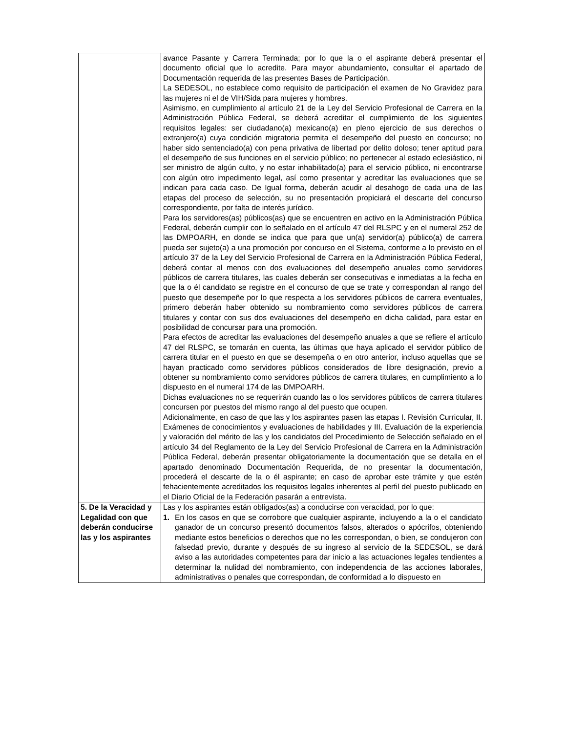| | avance Pasante y Carrera Terminada; por lo que la o el aspirante deberá presentar el documento oficial que lo acredite. Para mayor abundamiento, consultar el apartado de Documentación requerida de las presentes Bases de Participación. La SEDESOL, no establece como requisito de participación el examen de No Gravidez para las mujeres ni el de VIH/Sida para mujeres y hombres. Asimismo, en cumplimiento al artículo 21 de la Ley del Servicio Profesional de Carrera en la Administración Pública Federal, se deberá acreditar el cumplimiento de los siguientes requisitos legales: ser ciudadano(a) mexicano(a) en pleno ejercicio de sus derechos o extranjero(a) cuya condición migratoria permita el desempeño del puesto en concurso; no haber sido sentenciado(a) con pena privativa de libertad por delito doloso; tener aptitud para el desempeño de sus funciones en el servicio público; no pertenecer al estado eclesiástico, ni ser ministro de algún culto, y no estar inhabilitado(a) para el servicio público, ni encontrarse con algún otro impedimento legal, así como presentar y acreditar las evaluaciones que se indican para cada caso. De Igual forma, deberán acudir al desahogo de cada una de las etapas del proceso de selección, su no presentación propiciará el descarte del concurso correspondiente, por falta de interés jurídico. Para los servidores(as) públicos(as) que se encuentren en activo en la Administración Pública Federal, deberán cumplir con lo señalado en el artículo 47 del RLSPC y en el numeral 252 de las DMPOARH, en donde se indica que para que un(a) servidor(a) público(a) de carrera pueda ser sujeto(a) a una promoción por concurso en el Sistema, conforme a lo previsto en el artículo 37 de la Ley del Servicio Profesional de Carrera en la Administración Pública Federal, deberá contar al menos con dos evaluaciones del desempeño anuales como servidores públicos de carrera titulares, las cuales deberán ser consecutivas e inmediatas a la fecha en que la o él candidato se registre en el concurso de que se trate y correspondan al rango del puesto que desempeñe por lo que respecta a los servidores públicos de carrera eventuales, primero deberán haber obtenido su nombramiento como servidores públicos de carrera titulares y contar con sus dos evaluaciones del desempeño en dicha calidad, para estar en posibilidad de concursar para una promoción. Para efectos de acreditar las evaluaciones del desempeño anuales a que se refiere el artículo 47 del RLSPC, se tomarán en cuenta, las últimas que haya aplicado el servidor público de carrera titular en el puesto en que se desempeña o en otro anterior, incluso aquellas que se hayan practicado como servidores públicos considerados de libre designación, previo a obtener su nombramiento como servidores públicos de carrera titulares, en cumplimiento a lo dispuesto en el numeral 174 de las DMPOARH. Dichas evaluaciones no se requerirán cuando las o los servidores públicos de carrera titulares concursen por puestos del mismo rango al del puesto que ocupen. Adicionalmente, en caso de que las y los aspirantes pasen las etapas I. Revisión Curricular, II. Exámenes de conocimientos y evaluaciones de habilidades y III. Evaluación de la experiencia y valoración del mérito de las y los candidatos del Procedimiento de Selección señalado en el artículo 34 del Reglamento de la Ley del Servicio Profesional de Carrera en la Administración Pública Federal, deberán presentar obligatoriamente la documentación que se detalla en el apartado denominado Documentación Requerida, de no presentar la documentación, procederá el descarte de la o él aspirante; en caso de aprobar este trámite y que estén fehacientemente acreditados los requisitos legales inherentes al perfil del puesto publicado en el Diario Oficial de la Federación pasarán a entrevista. |
| 5. De la Veracidad y Legalidad con que deberán conducirse las y los aspirantes | Las y los aspirantes están obligados(as) a conducirse con veracidad, por lo que: 1. En los casos en que se corrobore que cualquier aspirante, incluyendo a la o el candidato ganador de un concurso presentó documentos falsos, alterados o apócrifos, obteniendo mediante estos beneficios o derechos que no les correspondan, o bien, se condujeron con falsedad previo, durante y después de su ingreso al servicio de la SEDESOL, se dará aviso a las autoridades competentes para dar inicio a las actuaciones legales tendientes a determinar la nulidad del nombramiento, con independencia de las acciones laborales, administrativas o penales que correspondan, de conformidad a lo dispuesto en |